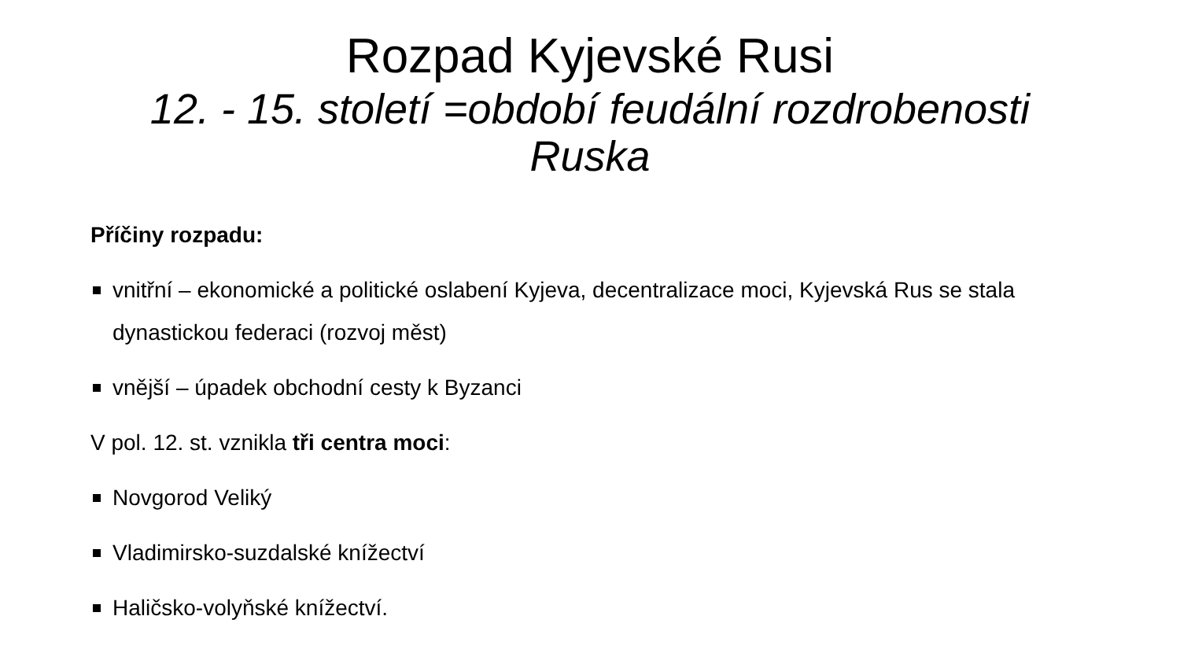Rozpad Kyjevské Rusi
12. - 15. století =období feudální rozdrobenosti Ruska
Příčiny rozpadu:
vnitřní – ekonomické a politické oslabení Kyjeva, decentralizace moci, Kyjevská Rus se stala dynastickou federaci (rozvoj měst)
vnější – úpadek obchodní cesty k Byzanci
V pol. 12. st. vznikla tři centra moci:
Novgorod Veliký
Vladimirsko-suzdalské knížectví
Haličsko-volyňské knížectví.